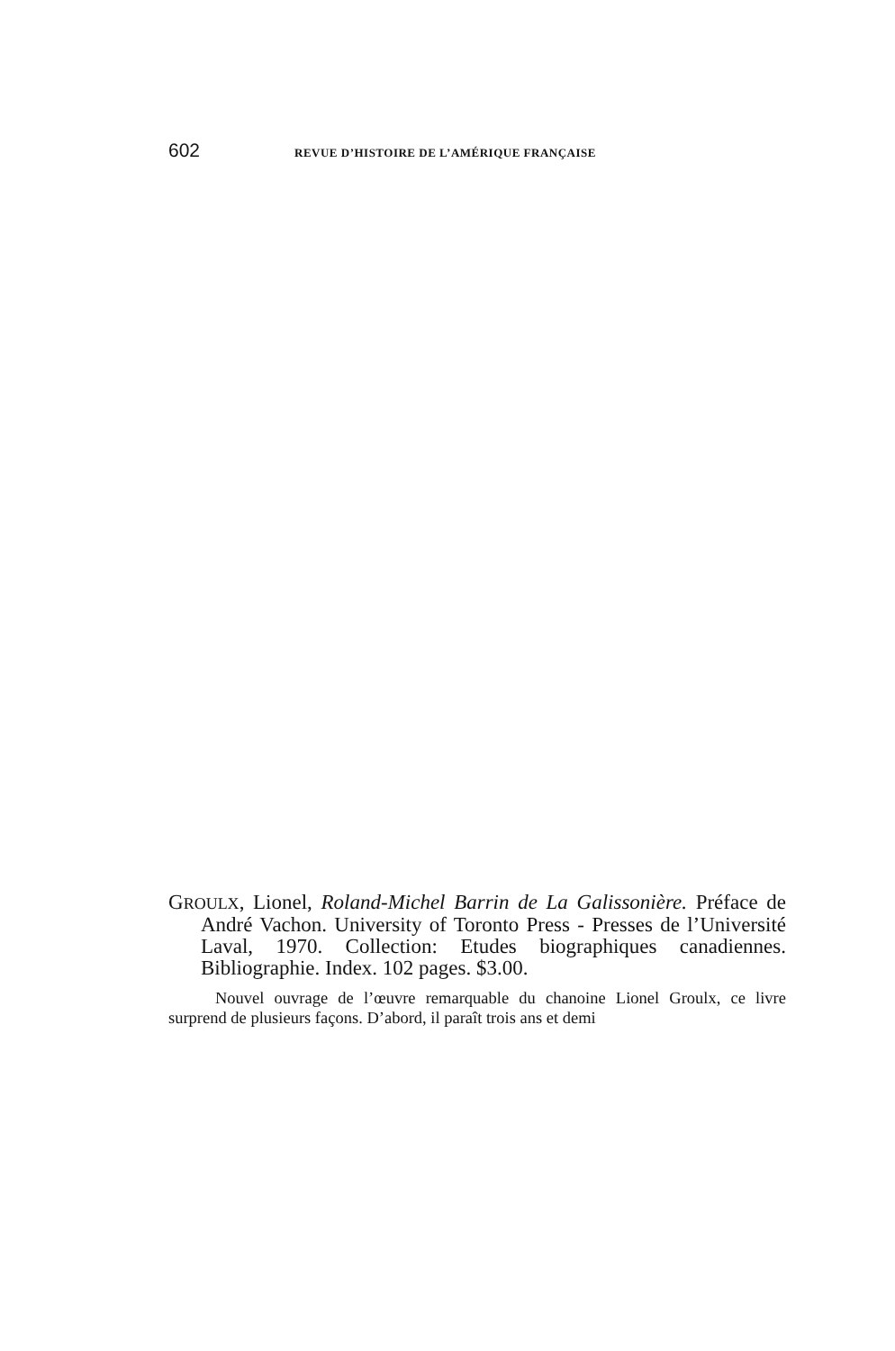602 REVUE D’HISTOIRE DE L’AMÉRIQUE FRANÇAISE
GROULX, Lionel, Roland-Michel Barrin de La Galissonière. Préface de André Vachon. University of Toronto Press - Presses de l’Université Laval, 1970. Collection: Etudes biographiques canadiennes. Bibliographie. Index. 102 pages. $3.00.
Nouvel ouvrage de l’œuvre remarquable du chanoine Lionel Groulx, ce livre surprend de plusieurs façons. D’abord, il paraît trois ans et demi